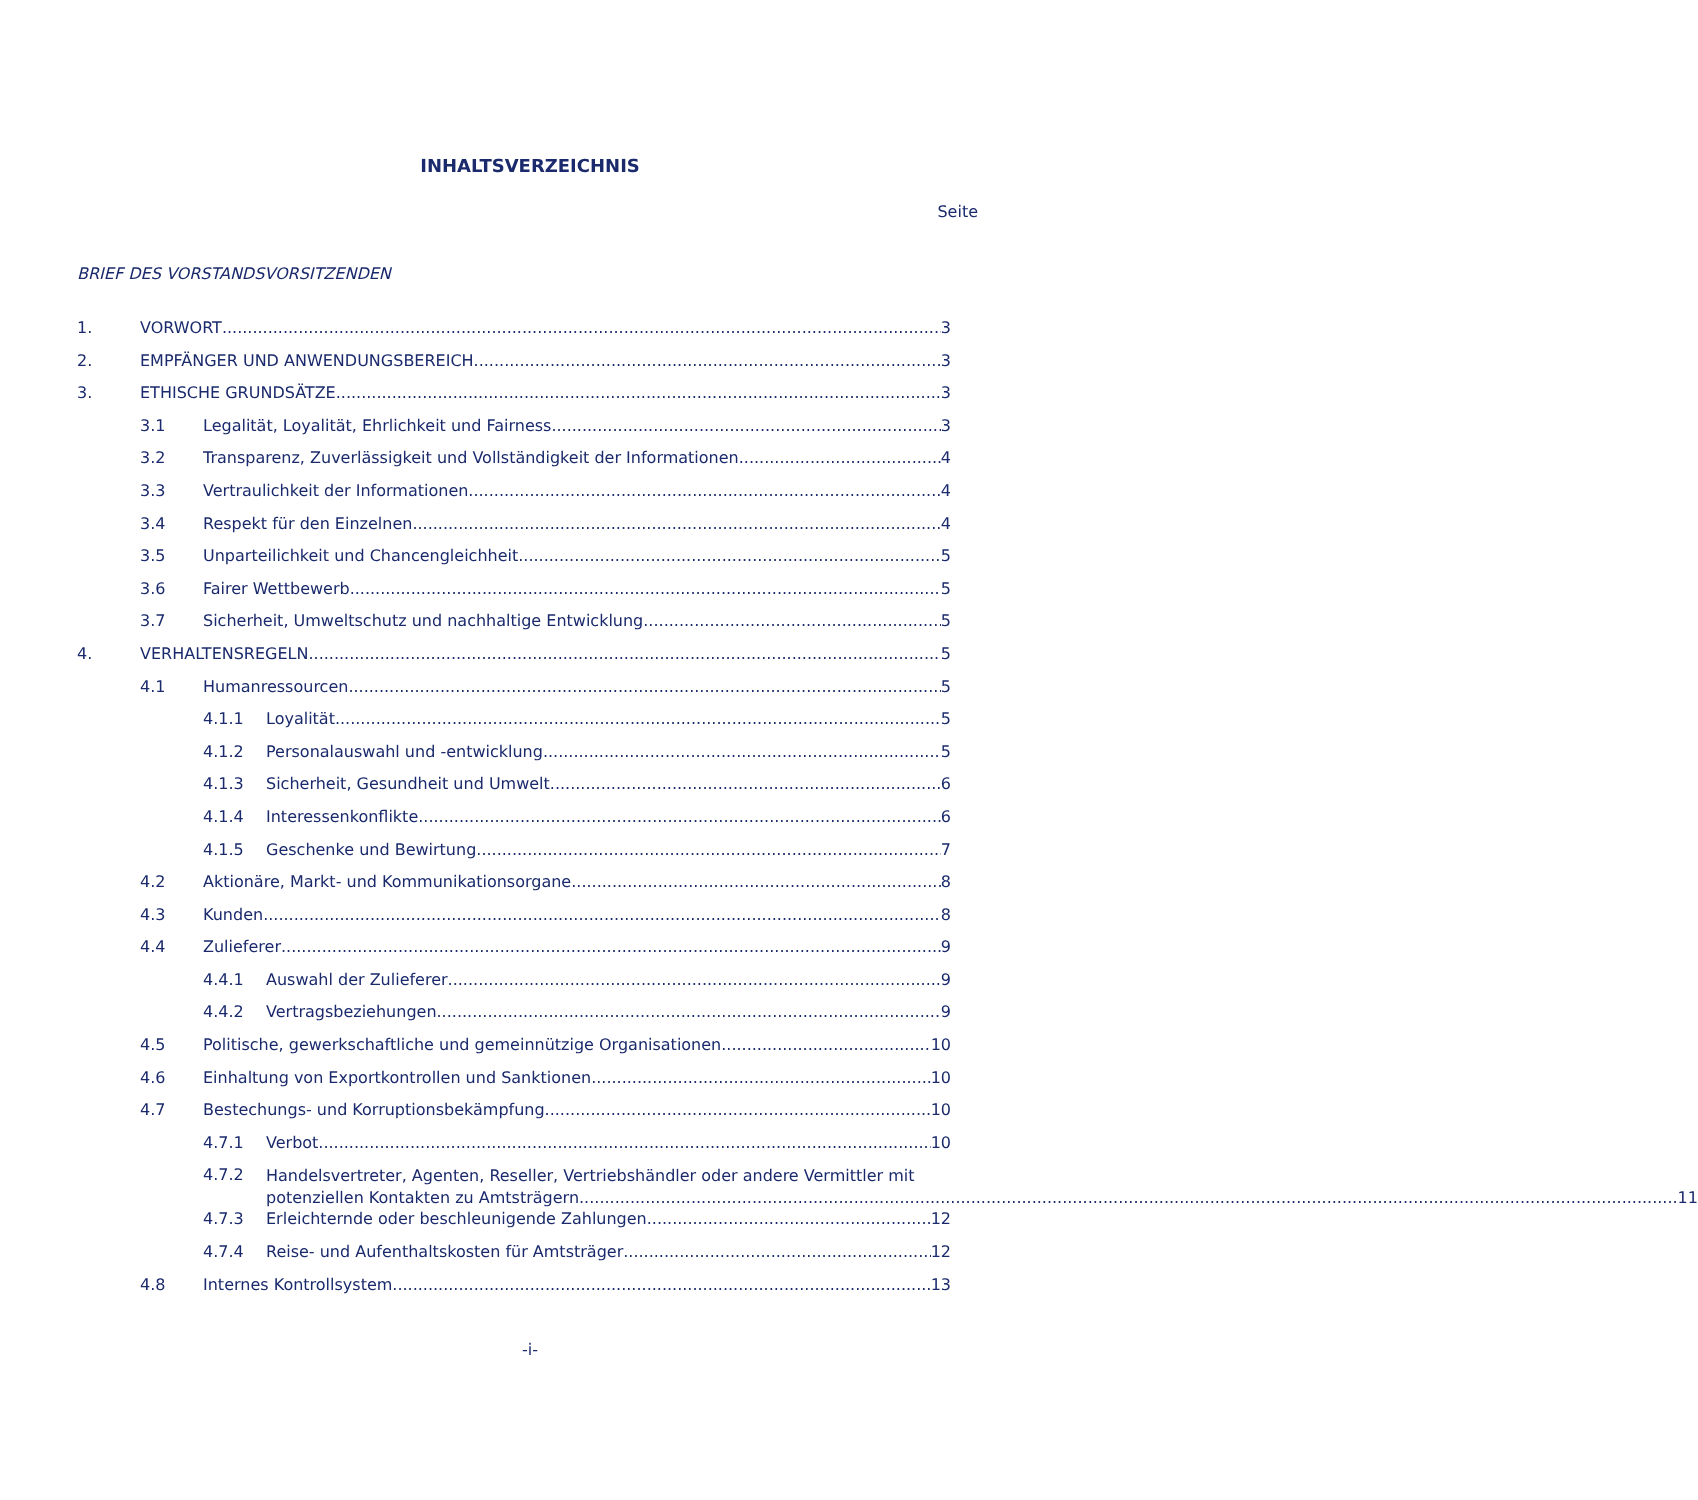INHALTSVERZEICHNIS
Seite
BRIEF DES VORSTANDSVORSITZENDEN
1. VORWORT 3
2. EMPFÄNGER UND ANWENDUNGSBEREICH 3
3. ETHISCHE GRUNDSÄTZE 3
3.1 Legalität, Loyalität, Ehrlichkeit und Fairness 3
3.2 Transparenz, Zuverlässigkeit und Vollständigkeit der Informationen 4
3.3 Vertraulichkeit der Informationen 4
3.4 Respekt für den Einzelnen 4
3.5 Unparteilichkeit und Chancengleichheit 5
3.6 Fairer Wettbewerb 5
3.7 Sicherheit, Umweltschutz und nachhaltige Entwicklung 5
4. VERHALTENSREGELN 5
4.1 Humanressourcen 5
4.1.1 Loyalität 5
4.1.2 Personalauswahl und -entwicklung 5
4.1.3 Sicherheit, Gesundheit und Umwelt 6
4.1.4 Interessenkonflikte 6
4.1.5 Geschenke und Bewirtung 7
4.2 Aktionäre, Markt- und Kommunikationsorgane 8
4.3 Kunden 8
4.4 Zulieferer 9
4.4.1 Auswahl der Zulieferer 9
4.4.2 Vertragsbeziehungen 9
4.5 Politische, gewerkschaftliche und gemeinnützige Organisationen 10
4.6 Einhaltung von Exportkontrollen und Sanktionen 10
4.7 Bestechungs- und Korruptionsbekämpfung 10
4.7.1 Verbot 10
4.7.2 Handelsvertreter, Agenten, Reseller, Vertriebshändler oder andere Vermittler mit
potenziellen Kontakten zu Amtsträgern 11
4.7.3 Erleichternde oder beschleunigende Zahlungen 12
4.7.4 Reise- und Aufenthaltskosten für Amtsträger 12
4.8 Internes Kontrollsystem 13
-i-